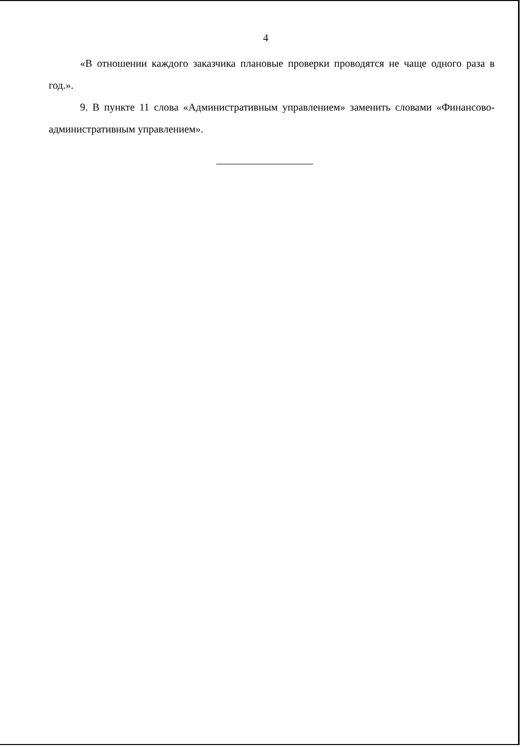4
«В отношении каждого заказчика плановые проверки проводятся не чаще одного раза в год.».
9. В пункте 11 слова «Административным управлением» заменить словами «Финансово-административным управлением».